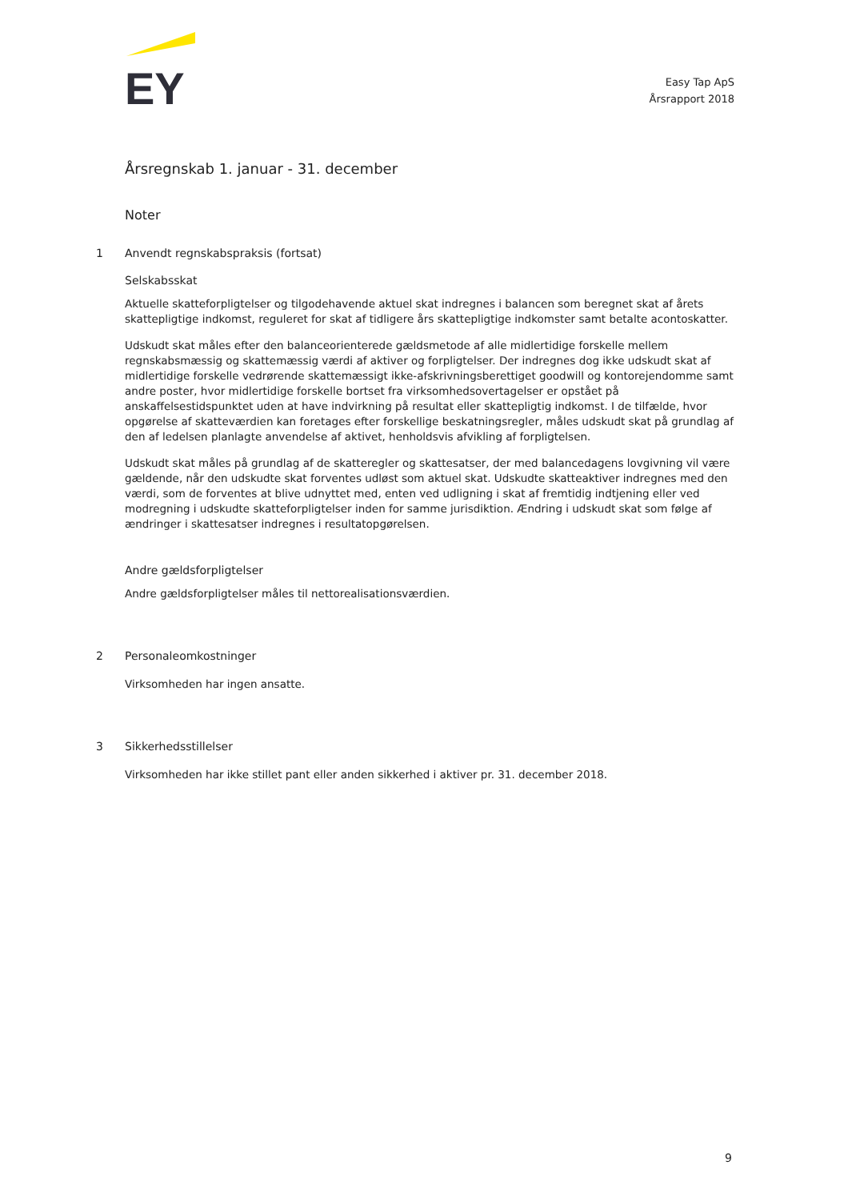EY
Easy Tap ApS
Årsrapport 2018
Årsregnskab 1. januar - 31. december
Noter
1 Anvendt regnskabspraksis (fortsat)
Selskabsskat
Aktuelle skatteforpligtelser og tilgodehavende aktuel skat indregnes i balancen som beregnet skat af årets skattepligtige indkomst, reguleret for skat af tidligere års skattepligtige indkomster samt betalte acontoskatter.
Udskudt skat måles efter den balanceorienterede gældsmetode af alle midlertidige forskelle mellem regnskabsmæssig og skattemæssig værdi af aktiver og forpligtelser. Der indregnes dog ikke udskudt skat af midlertidige forskelle vedrørende skattemæssigt ikke-afskrivningsberettiget goodwill og kontorejendomme samt andre poster, hvor midlertidige forskelle bortset fra virksomhedsovertagelser er opstået på anskaffelsestidspunktet uden at have indvirkning på resultat eller skattepligtig indkomst. I de tilfælde, hvor opgørelse af skatteværdien kan foretages efter forskellige beskatningsregler, måles udskudt skat på grundlag af den af ledelsen planlagte anvendelse af aktivet, henholdsvis afvikling af forpligtelsen.
Udskudt skat måles på grundlag af de skatteregler og skattesatser, der med balancedagens lovgivning vil være gældende, når den udskudte skat forventes udløst som aktuel skat. Udskudte skatteaktiver indregnes med den værdi, som de forventes at blive udnyttet med, enten ved udligning i skat af fremtidig indtjening eller ved modregning i udskudte skatteforpligtelser inden for samme jurisdiktion. Ændring i udskudt skat som følge af ændringer i skattesatser indregnes i resultatopgørelsen.
Andre gældsforpligtelser
Andre gældsforpligtelser måles til nettorealisationsværdien.
2 Personaleomkostninger
Virksomheden har ingen ansatte.
3 Sikkerhedsstillelser
Virksomheden har ikke stillet pant eller anden sikkerhed i aktiver pr. 31. december 2018.
9